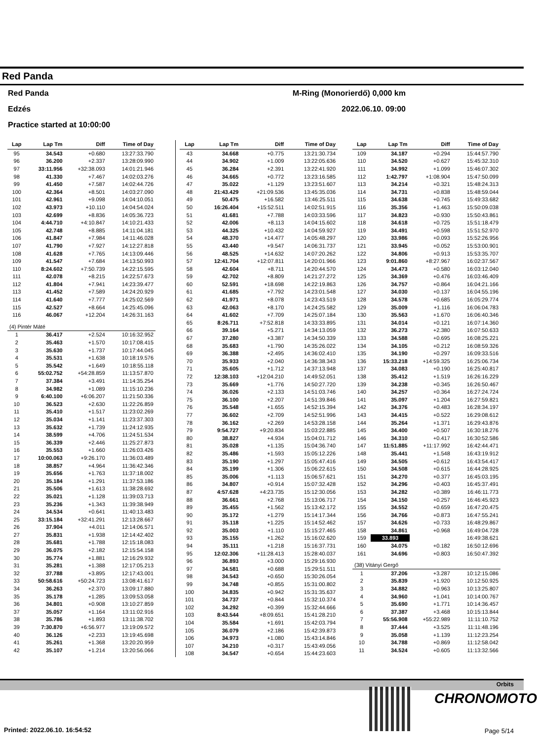Red Panda
Red Panda M-Ring (Monorierdő) 0,000 km
Edzés 2022.06.10. 09:00
Practice started at 10:00:00
| Lap | Lap Tm | Diff | Time of Day |
| --- | --- | --- | --- |
| 95 | 34.543 | +0.680 | 13:27:33.790 |
| 96 | 36.200 | +2.337 | 13:28:09.990 |
| 97 | 33:11.956 | +32:38.093 | 14:01:21.946 |
| 98 | 41.330 | +7.467 | 14:02:03.276 |
| 99 | 41.450 | +7.587 | 14:02:44.726 |
| 100 | 42.364 | +8.501 | 14:03:27.090 |
| 101 | 42.961 | +9.098 | 14:04:10.051 |
| 102 | 43.973 | +10.110 | 14:04:54.024 |
| 103 | 42.699 | +8.836 | 14:05:36.723 |
| 104 | 4:44.710 | +4:10.847 | 14:10:21.433 |
| 105 | 42.748 | +8.885 | 14:11:04.181 |
| 106 | 41.847 | +7.984 | 14:11:46.028 |
| 107 | 41.790 | +7.927 | 14:12:27.818 |
| 108 | 41.628 | +7.765 | 14:13:09.446 |
| 109 | 41.547 | +7.684 | 14:13:50.993 |
| 110 | 8:24.602 | +7:50.739 | 14:22:15.595 |
| 111 | 42.078 | +8.215 | 14:22:57.673 |
| 112 | 41.804 | +7.941 | 14:23:39.477 |
| 113 | 41.452 | +7.589 | 14:24:20.929 |
| 114 | 41.640 | +7.777 | 14:25:02.569 |
| 115 | 42.527 | +8.664 | 14:25:45.096 |
| 116 | 46.067 | +12.204 | 14:26:31.163 |
| (4) Pintér Máté | | | |
| 1 | 36.417 | +2.524 | 10:16:32.952 |
| 2 | 35.463 | +1.570 | 10:17:08.415 |
| 3 | 35.630 | +1.737 | 10:17:44.045 |
| 4 | 35.531 | +1.638 | 10:18:19.576 |
| 5 | 35.542 | +1.649 | 10:18:55.118 |
| 6 | 55:02.752 | +54:28.859 | 11:13:57.870 |
| 7 | 37.384 | +3.491 | 11:14:35.254 |
| 8 | 34.982 | +1.089 | 11:15:10.236 |
| 9 | 6:40.100 | +6:06.207 | 11:21:50.336 |
| 10 | 36.523 | +2.630 | 11:22:26.859 |
| 11 | 35.410 | +1.517 | 11:23:02.269 |
| 12 | 35.034 | +1.141 | 11:23:37.303 |
| 13 | 35.632 | +1.739 | 11:24:12.935 |
| 14 | 38.599 | +4.706 | 11:24:51.534 |
| 15 | 36.339 | +2.446 | 11:25:27.873 |
| 16 | 35.553 | +1.660 | 11:26:03.426 |
| 17 | 10:00.063 | +9:26.170 | 11:36:03.489 |
| 18 | 38.857 | +4.964 | 11:36:42.346 |
| 19 | 35.656 | +1.763 | 11:37:18.002 |
| 20 | 35.184 | +1.291 | 11:37:53.186 |
| 21 | 35.506 | +1.613 | 11:38:28.692 |
| 22 | 35.021 | +1.128 | 11:39:03.713 |
| 23 | 35.236 | +1.343 | 11:39:38.949 |
| 24 | 34.534 | +0.641 | 11:40:13.483 |
| 25 | 33:15.184 | +32:41.291 | 12:13:28.667 |
| 26 | 37.904 | +4.011 | 12:14:06.571 |
| 27 | 35.831 | +1.938 | 12:14:42.402 |
| 28 | 35.681 | +1.788 | 12:15:18.083 |
| 29 | 36.075 | +2.182 | 12:15:54.158 |
| 30 | 35.774 | +1.881 | 12:16:29.932 |
| 31 | 35.281 | +1.388 | 12:17:05.213 |
| 32 | 37.788 | +3.895 | 12:17:43.001 |
| 33 | 50:58.616 | +50:24.723 | 13:08:41.617 |
| 34 | 36.263 | +2.370 | 13:09:17.880 |
| 35 | 35.178 | +1.285 | 13:09:53.058 |
| 36 | 34.801 | +0.908 | 13:10:27.859 |
| 37 | 35.057 | +1.164 | 13:11:02.916 |
| 38 | 35.786 | +1.893 | 13:11:38.702 |
| 39 | 7:30.870 | +6:56.977 | 13:19:09.572 |
| 40 | 36.126 | +2.233 | 13:19:45.698 |
| 41 | 35.261 | +1.368 | 13:20:20.959 |
| 42 | 35.107 | +1.214 | 13:20:56.066 |
| Lap | Lap Tm | Diff | Time of Day |
| --- | --- | --- | --- |
| 43 | 34.668 | +0.775 | 13:21:30.734 |
| 44 | 34.902 | +1.009 | 13:22:05.636 |
| 45 | 36.284 | +2.391 | 13:22:41.920 |
| 46 | 34.665 | +0.772 | 13:23:16.585 |
| 47 | 35.022 | +1.129 | 13:23:51.607 |
| 48 | 21:43.429 | +21:09.536 | 13:45:35.036 |
| 49 | 50.475 | +16.582 | 13:46:25.511 |
| 50 | 16:26.404 | +15:52.511 | 14:02:51.915 |
| 51 | 41.681 | +7.788 | 14:03:33.596 |
| 52 | 42.006 | +8.113 | 14:04:15.602 |
| 53 | 44.325 | +10.432 | 14:04:59.927 |
| 54 | 48.370 | +14.477 | 14:05:48.297 |
| 55 | 43.440 | +9.547 | 14:06:31.737 |
| 56 | 48.525 | +14.632 | 14:07:20.262 |
| 57 | 12:41.704 | +12:07.811 | 14:20:01.966 |
| 58 | 42.604 | +8.711 | 14:20:44.570 |
| 59 | 42.702 | +8.809 | 14:21:27.272 |
| 60 | 52.591 | +18.698 | 14:22:19.863 |
| 61 | 41.685 | +7.792 | 14:23:01.548 |
| 62 | 41.971 | +8.078 | 14:23:43.519 |
| 63 | 42.063 | +8.170 | 14:24:25.582 |
| 64 | 41.602 | +7.709 | 14:25:07.184 |
| 65 | 8:26.711 | +7:52.818 | 14:33:33.895 |
| 66 | 39.164 | +5.271 | 14:34:13.059 |
| 67 | 37.280 | +3.387 | 14:34:50.339 |
| 68 | 35.683 | +1.790 | 14:35:26.022 |
| 69 | 36.388 | +2.495 | 14:36:02.410 |
| 70 | 35.933 | +2.040 | 14:36:38.343 |
| 71 | 35.605 | +1.712 | 14:37:13.948 |
| 72 | 12:38.103 | +12:04.210 | 14:49:52.051 |
| 73 | 35.669 | +1.776 | 14:50:27.720 |
| 74 | 36.026 | +2.133 | 14:51:03.746 |
| 75 | 36.100 | +2.207 | 14:51:39.846 |
| 76 | 35.548 | +1.655 | 14:52:15.394 |
| 77 | 36.602 | +2.709 | 14:52:51.996 |
| 78 | 36.162 | +2.269 | 14:53:28.158 |
| 79 | 9:54.727 | +9:20.834 | 15:03:22.885 |
| 80 | 38.827 | +4.934 | 15:04:01.712 |
| 81 | 35.028 | +1.135 | 15:04:36.740 |
| 82 | 35.486 | +1.593 | 15:05:12.226 |
| 83 | 35.190 | +1.297 | 15:05:47.416 |
| 84 | 35.199 | +1.306 | 15:06:22.615 |
| 85 | 35.006 | +1.113 | 15:06:57.621 |
| 86 | 34.807 | +0.914 | 15:07:32.428 |
| 87 | 4:57.628 | +4:23.735 | 15:12:30.056 |
| 88 | 36.661 | +2.768 | 15:13:06.717 |
| 89 | 35.455 | +1.562 | 15:13:42.172 |
| 90 | 35.172 | +1.279 | 15:14:17.344 |
| 91 | 35.118 | +1.225 | 15:14:52.462 |
| 92 | 35.003 | +1.110 | 15:15:27.465 |
| 93 | 35.155 | +1.262 | 15:16:02.620 |
| 94 | 35.111 | +1.218 | 15:16:37.731 |
| 95 | 12:02.306 | +11:28.413 | 15:28:40.037 |
| 96 | 36.893 | +3.000 | 15:29:16.930 |
| 97 | 34.581 | +0.688 | 15:29:51.511 |
| 98 | 34.543 | +0.650 | 15:30:26.054 |
| 99 | 34.748 | +0.855 | 15:31:00.802 |
| 100 | 34.835 | +0.942 | 15:31:35.637 |
| 101 | 34.737 | +0.844 | 15:32:10.374 |
| 102 | 34.292 | +0.399 | 15:32:44.666 |
| 103 | 8:43.544 | +8:09.651 | 15:41:28.210 |
| 104 | 35.584 | +1.691 | 15:42:03.794 |
| 105 | 36.079 | +2.186 | 15:42:39.873 |
| 106 | 34.973 | +1.080 | 15:43:14.846 |
| 107 | 34.210 | +0.317 | 15:43:49.056 |
| 108 | 34.547 | +0.654 | 15:44:23.603 |
| Lap | Lap Tm | Diff | Time of Day |
| --- | --- | --- | --- |
| 109 | 34.187 | +0.294 | 15:44:57.790 |
| 110 | 34.520 | +0.627 | 15:45:32.310 |
| 111 | 34.992 | +1.099 | 15:46:07.302 |
| 112 | 1:42.797 | +1:08.904 | 15:47:50.099 |
| 113 | 34.214 | +0.321 | 15:48:24.313 |
| 114 | 34.731 | +0.838 | 15:48:59.044 |
| 115 | 34.638 | +0.745 | 15:49:33.682 |
| 116 | 35.356 | +1.463 | 15:50:09.038 |
| 117 | 34.823 | +0.930 | 15:50:43.861 |
| 118 | 34.618 | +0.725 | 15:51:18.479 |
| 119 | 34.491 | +0.598 | 15:51:52.970 |
| 120 | 33.986 | +0.093 | 15:52:26.956 |
| 121 | 33.945 | +0.052 | 15:53:00.901 |
| 122 | 34.806 | +0.913 | 15:53:35.707 |
| 123 | 9:01.860 | +8:27.967 | 16:02:37.567 |
| 124 | 34.473 | +0.580 | 16:03:12.040 |
| 125 | 34.369 | +0.476 | 16:03:46.409 |
| 126 | 34.757 | +0.864 | 16:04:21.166 |
| 127 | 34.030 | +0.137 | 16:04:55.196 |
| 128 | 34.578 | +0.685 | 16:05:29.774 |
| 129 | 35.009 | +1.116 | 16:06:04.783 |
| 130 | 35.563 | +1.670 | 16:06:40.346 |
| 131 | 34.014 | +0.121 | 16:07:14.360 |
| 132 | 36.273 | +2.380 | 16:07:50.633 |
| 133 | 34.588 | +0.695 | 16:08:25.221 |
| 134 | 34.105 | +0.212 | 16:08:59.326 |
| 135 | 34.190 | +0.297 | 16:09:33.516 |
| 136 | 15:33.218 | +14:59.325 | 16:25:06.734 |
| 137 | 34.083 | +0.190 | 16:25:40.817 |
| 138 | 35.412 | +1.519 | 16:26:16.229 |
| 139 | 34.238 | +0.345 | 16:26:50.467 |
| 140 | 34.257 | +0.364 | 16:27:24.724 |
| 141 | 35.097 | +1.204 | 16:27:59.821 |
| 142 | 34.376 | +0.483 | 16:28:34.197 |
| 143 | 34.415 | +0.522 | 16:29:08.612 |
| 144 | 35.264 | +1.371 | 16:29:43.876 |
| 145 | 34.400 | +0.507 | 16:30:18.276 |
| 146 | 34.310 | +0.417 | 16:30:52.586 |
| 147 | 11:51.885 | +11:17.992 | 16:42:44.471 |
| 148 | 35.441 | +1.548 | 16:43:19.912 |
| 149 | 34.505 | +0.612 | 16:43:54.417 |
| 150 | 34.508 | +0.615 | 16:44:28.925 |
| 151 | 34.270 | +0.377 | 16:45:03.195 |
| 152 | 34.296 | +0.403 | 16:45:37.491 |
| 153 | 34.282 | +0.389 | 16:46:11.773 |
| 154 | 34.150 | +0.257 | 16:46:45.923 |
| 155 | 34.552 | +0.659 | 16:47:20.475 |
| 156 | 34.766 | +0.873 | 16:47:55.241 |
| 157 | 34.626 | +0.733 | 16:48:29.867 |
| 158 | 34.861 | +0.968 | 16:49:04.728 |
| 159 | 33.893 | | 16:49:38.621 |
| 160 | 34.075 | +0.182 | 16:50:12.696 |
| 161 | 34.696 | +0.803 | 16:50:47.392 |
| (38) Vitányi Gergő | | | |
| 1 | 37.206 | +3.287 | 10:12:15.086 |
| 2 | 35.839 | +1.920 | 10:12:50.925 |
| 3 | 34.882 | +0.963 | 10:13:25.807 |
| 4 | 34.960 | +1.041 | 10:14:00.767 |
| 5 | 35.690 | +1.771 | 10:14:36.457 |
| 6 | 37.387 | +3.468 | 10:15:13.844 |
| 7 | 55:56.908 | +55:22.989 | 11:11:10.752 |
| 8 | 37.444 | +3.525 | 11:11:48.196 |
| 9 | 35.058 | +1.139 | 11:12:23.254 |
| 10 | 34.788 | +0.869 | 11:12:58.042 |
| 11 | 34.524 | +0.605 | 11:13:32.566 |
Orbits
CHRONOMOTO
Printed: 2022.06.10. 16:54:52 Page 5/14